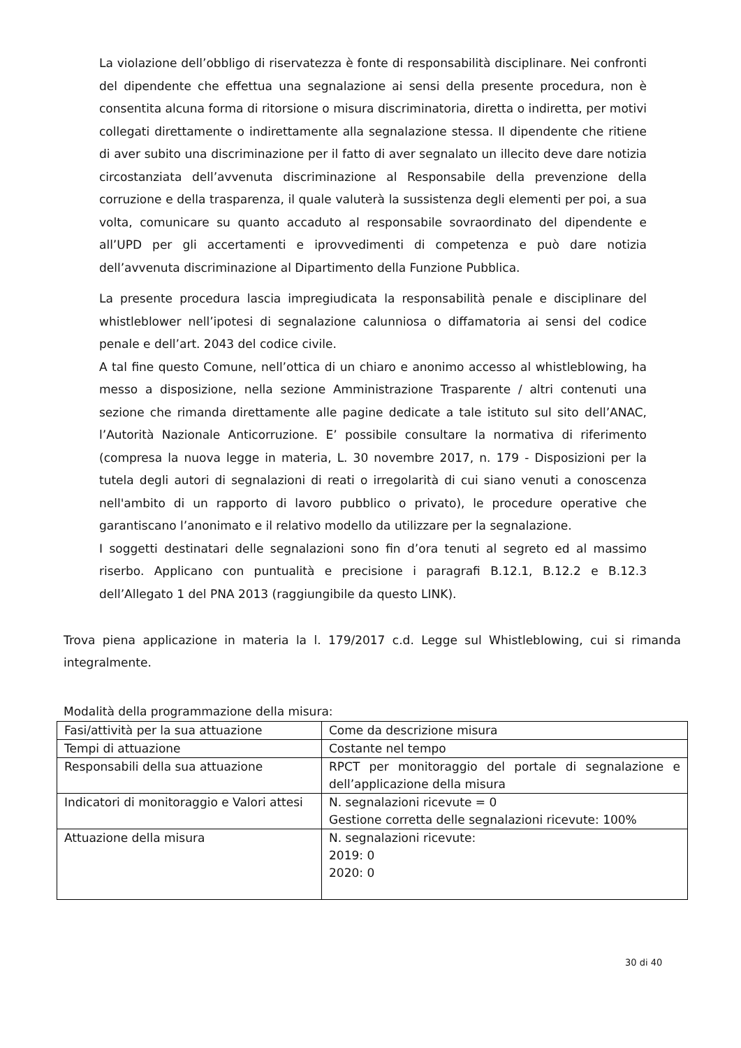La violazione dell’obbligo di riservatezza è fonte di responsabilità disciplinare. Nei confronti del dipendente che effettua una segnalazione ai sensi della presente procedura, non è consentita alcuna forma di ritorsione o misura discriminatoria, diretta o indiretta, per motivi collegati direttamente o indirettamente alla segnalazione stessa. Il dipendente che ritiene di aver subito una discriminazione per il fatto di aver segnalato un illecito deve dare notizia circostanziata dell’avvenuta discriminazione al Responsabile della prevenzione della corruzione e della trasparenza, il quale valuterà la sussistenza degli elementi per poi, a sua volta, comunicare su quanto accaduto al responsabile sovraordinato del dipendente e all’UPD per gli accertamenti e iprovvedimenti di competenza e può dare notizia dell’avvenuta discriminazione al Dipartimento della Funzione Pubblica.
La presente procedura lascia impregiudicata la responsabilità penale e disciplinare del whistleblower nell’ipotesi di segnalazione calunniosa o diffamatoria ai sensi del codice penale e dell’art. 2043 del codice civile.
A tal fine questo Comune, nell’ottica di un chiaro e anonimo accesso al whistleblowing, ha messo a disposizione, nella sezione Amministrazione Trasparente / altri contenuti una sezione che rimanda direttamente alle pagine dedicate a tale istituto sul sito dell’ANAC, l’Autorità Nazionale Anticorruzione. E’ possibile consultare la normativa di riferimento (compresa la nuova legge in materia, L. 30 novembre 2017, n. 179 - Disposizioni per la tutela degli autori di segnalazioni di reati o irregolarità di cui siano venuti a conoscenza nell'ambito di un rapporto di lavoro pubblico o privato), le procedure operative che garantiscano l’anonimato e il relativo modello da utilizzare per la segnalazione.
I soggetti destinatari delle segnalazioni sono fin d’ora tenuti al segreto ed al massimo riserbo. Applicano con puntualità e precisione i paragrafi B.12.1, B.12.2 e B.12.3 dell’Allegato 1 del PNA 2013 (raggiungibile da questo LINK).
Trova piena applicazione in materia la l. 179/2017 c.d. Legge sul Whistleblowing, cui si rimanda integralmente.
Modalità della programmazione della misura:
| Fasi/attività per la sua attuazione | Come da descrizione misura |
| Tempi di attuazione | Costante nel tempo |
| Responsabili della sua attuazione | RPCT per monitoraggio del portale di segnalazione e dell’applicazione della misura |
| Indicatori di monitoraggio e Valori attesi | N. segnalazioni ricevute = 0 Gestione corretta delle segnalazioni ricevute: 100% |
| Attuazione della misura | N. segnalazioni ricevute: 2019: 0 2020: 0 |
30 di 40